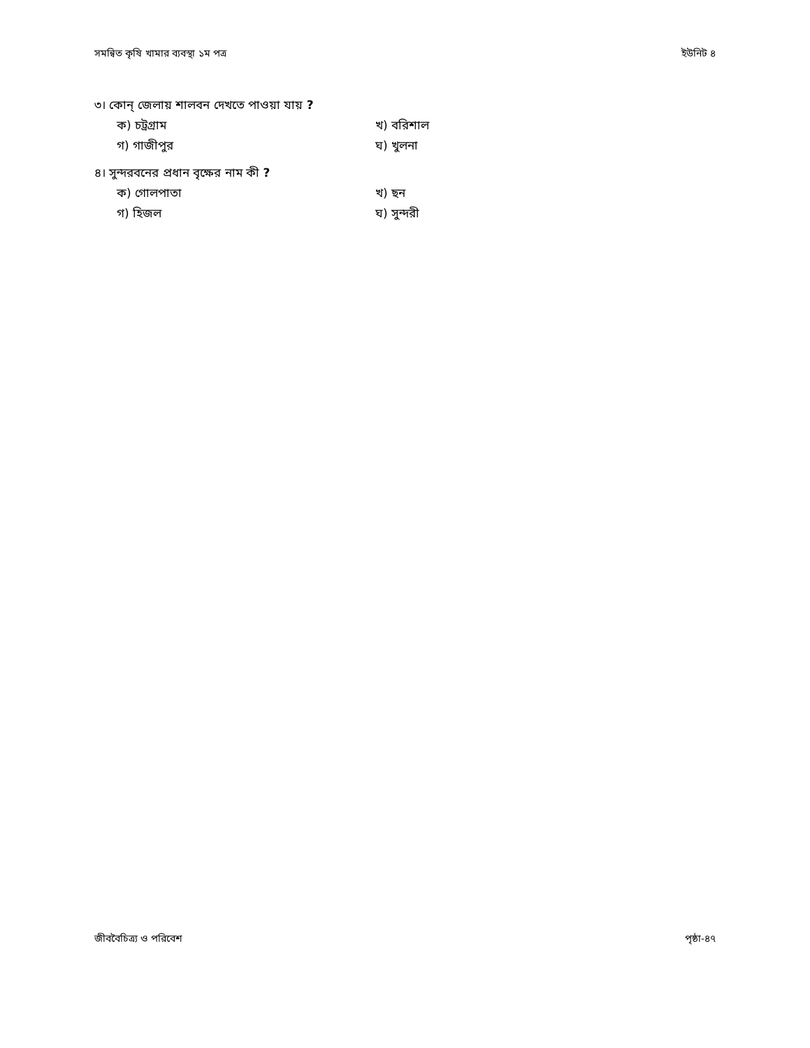সমন্বিত কৃষি খামার ব্যবস্থা ১ম পত্র ইউনিট ৪
৩। কোন্ জেলায় শালবন দেখতে পাওয়া যায় ?
ক) চট্রগ্রাম খ) বরিশাল গ) গাজীপুর ঘ) খুলনা
৪। সুন্দরবনের প্রধান বৃক্ষের নাম কী ?
ক) গোলপাতা খ) ছন গ) হিজল ঘ) সুন্দরী
জীববৈচিত্র্য ও পরিবেশ পৃষ্ঠা-৪৭